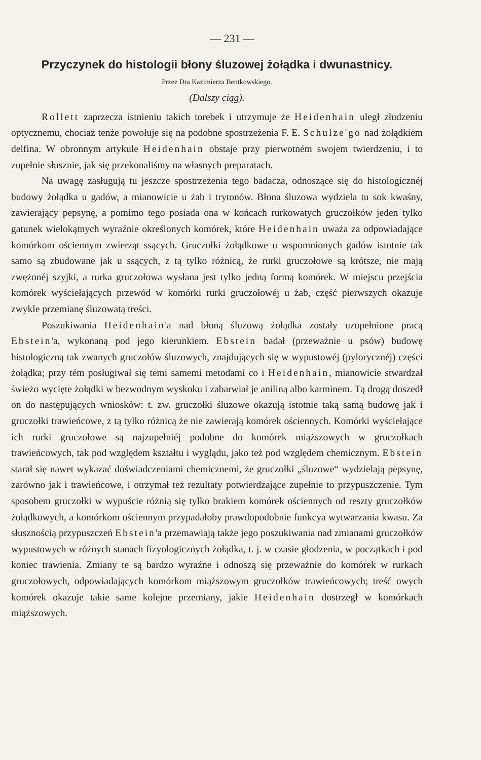— 231 —
Przyczynek do histologii błony śluzowej żołądka i dwunastnicy.
Przez Dra Kazimierza Bentkowskiego.
(Dalszy ciąg).
Rollett zaprzecza istnieniu takich torebek i utrzymuje że Heidenhain uległ złudzeniu optycznemu, chociaż tenże powołuje się na podobne spostrzeżenia F. E. Schulze'go nad żołądkiem delfina. W obronnym artykule Heidenhain obstaje przy pierwotném swojem twierdzeniu, i to zupełnie słusznie, jak się przekonaliśmy na własnych preparatach.
Na uwagę zasługują tu jeszcze spostrzeżenia tego badacza, odnoszące się do histologicznéj budowy żołądka u gadów, a mianowicie u żab i trytonów. Błona śluzowa wydziela tu sok kwaśny, zawierający pepsynę, a pomimo tego posiada ona w końcach rurkowatych gruczołków jeden tylko gatunek wielokątnych wyraźnie określonych komórek, które Heidenhain uważa za odpowiadające komórkom ościennym zwierząt ssących. Gruczołki żołądkowe u wspomnionych gadów istotnie tak samo są zbudowane jak u ssących, z tą tylko różnicą, że rurki gruczołowe są krótsze, nie mają zwężonéj szyjki, a rurka gruczołowa wysłana jest tylko jedną formą komórek. W miejscu przejścia komórek wyściełających przewód w komórki rurki gruczołowéj u żab, część pierwszych okazuje zwykle przemianę śluzowatą treści.
Poszukiwania Heidenhain'a nad błoną śluzową żołądka zostały uzupełnione pracą Ebstein'a, wykonaną pod jego kierunkiem. Ebstein badał (przeważnie u psów) budowę histologiczną tak zwanych gruczołów śluzowych, znajdujących się w wypustowéj (pylorycznéj) części żołądka; przy tém posługiwał się temi samemi metodami co i Heidenhain, mianowicie stwardzał świeżo wycięte żołądki w bezwodnym wyskoku i zabarwiał je aniliną albo karminem. Tą drogą doszedł on do następujących wniosków: t. zw. gruczołki śluzowe okazują istotnie taką samą budowę jak i gruczołki trawieńcowe, z tą tylko różnicą że nie zawierają komórek ościennych. Komórki wyściełające ich rurki gruczołowe są najzupełniéj podobne do komórek miąższowych w gruczołkach trawieńcowych, tak pod względem kształtu i wyglądu, jako też pod względem chemicznym. Ebstein starał się nawet wykazać doświadczeniami chemicznemi, że gruczołki „śluzowe“ wydzielają pepsynę, zarówno jak i trawieńcowe, i otrzymał też rezultaty potwierdzające zupełnie to przypuszczenie. Tym sposobem gruczołki w wypuście różnią się tylko brakiem komórek ościennych od reszty gruczołków żołądkowych, a komórkom ościennym przypadałoby prawdopodobnie funkcya wytwarzania kwasu. Za słusznością przypuszczeń Ebstein'a przemawiają także jego poszukiwania nad zmianami gruczołków wypustowych w różnych stanach fizyologicznych żołądka, t. j. w czasie głodzenia, w początkach i pod koniec trawienia. Zmiany te są bardzo wyraźne i odnoszą się przeważnie do komórek w rurkach gruczołowych, odpowiadających komórkom miąższowym gruczołków trawieńcowych; treść owych komórek okazuje takie same kolejne przemiany, jakie Heidenhain dostrzegł w komórkach miąższowych.